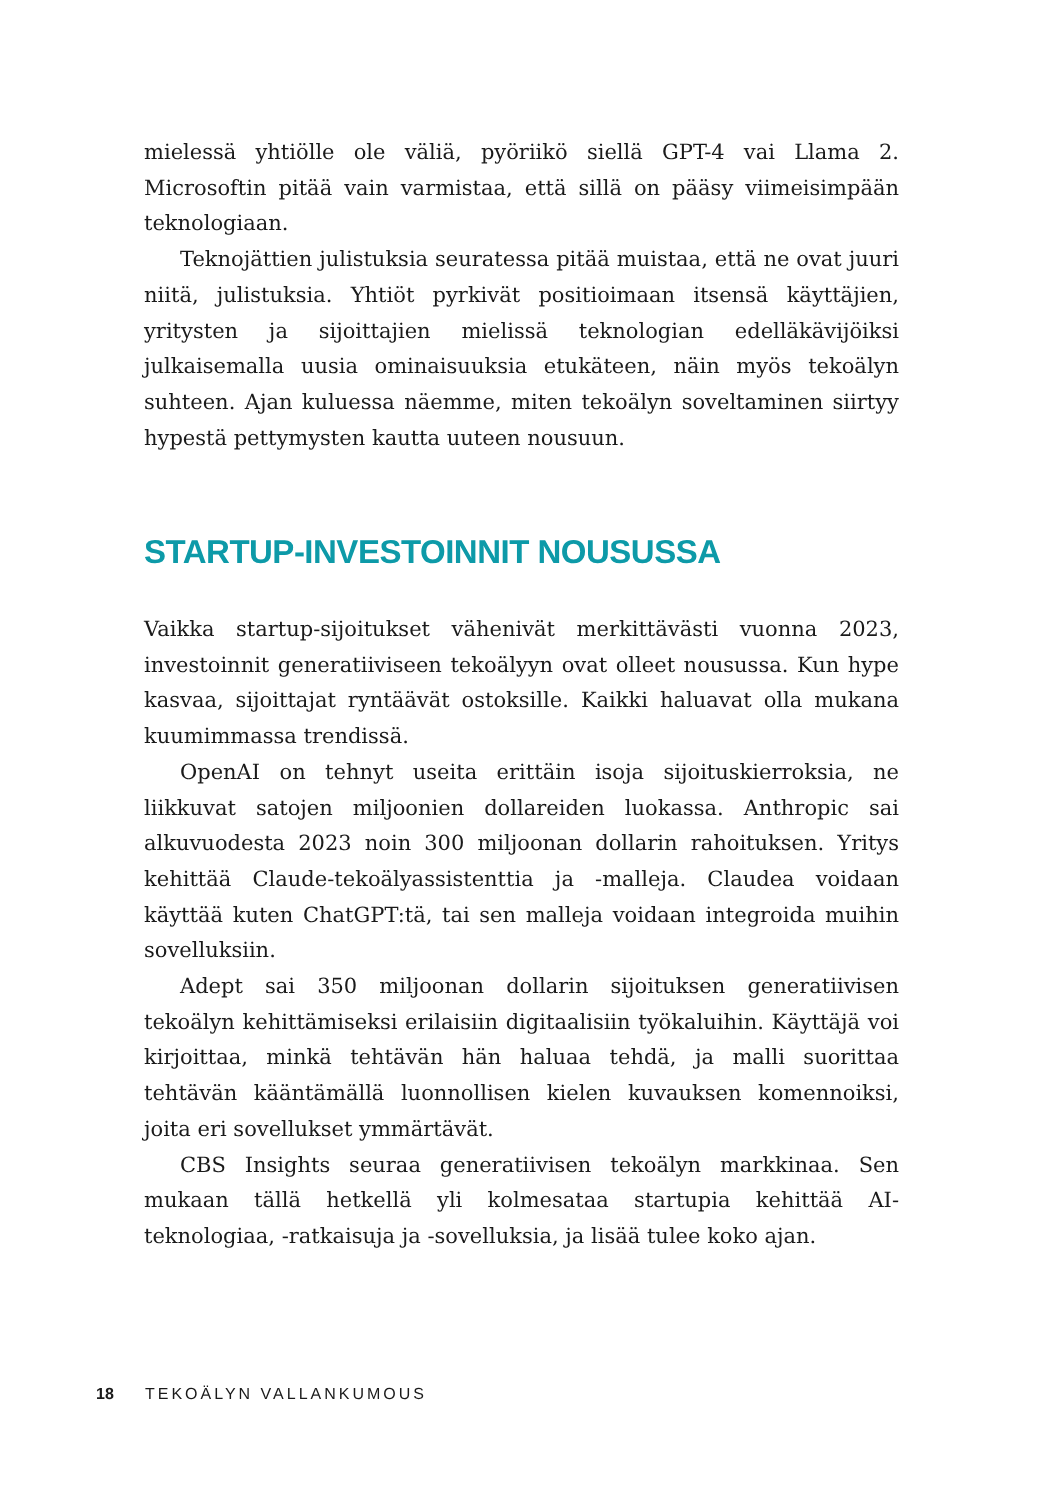mielessä yhtiölle ole väliä, pyöriikö siellä GPT-4 vai Llama 2. Microsoftin pitää vain varmistaa, että sillä on pääsy viimeisimpään teknologiaan.
Teknojättien julistuksia seuratessa pitää muistaa, että ne ovat juuri niitä, julistuksia. Yhtiöt pyrkivät positioimaan itsensä käyttäjien, yritysten ja sijoittajien mielissä teknologian edelläkävijöiksi julkaisemalla uusia ominaisuuksia etukäteen, näin myös tekoälyn suhteen. Ajan kuluessa näemme, miten tekoälyn soveltaminen siirtyy hypestä pettymysten kautta uuteen nousuun.
STARTUP-INVESTOINNIT NOUSUSSA
Vaikka startup-sijoitukset vähenivät merkittävästi vuonna 2023, investoinnit generatiiviseen tekoälyyn ovat olleet nousussa. Kun hype kasvaa, sijoittajat ryntäävät ostoksille. Kaikki haluavat olla mukana kuumimmassa trendissä.
OpenAI on tehnyt useita erittäin isoja sijoituskierroksia, ne liikkuvat satojen miljoonien dollareiden luokassa. Anthropic sai alkuvuodesta 2023 noin 300 miljoonan dollarin rahoituksen. Yritys kehittää Claude-tekoälyassistenttia ja -malleja. Claudea voidaan käyttää kuten ChatGPT:tä, tai sen malleja voidaan integroida muihin sovelluksiin.
Adept sai 350 miljoonan dollarin sijoituksen generatiivisen tekoälyn kehittämiseksi erilaisiin digitaalisiin työkaluihin. Käyttäjä voi kirjoittaa, minkä tehtävän hän haluaa tehdä, ja malli suorittaa tehtävän kääntämällä luonnollisen kielen kuvauksen komennoiksi, joita eri sovellukset ymmärtävät.
CBS Insights seuraa generatiivisen tekoälyn markkinaa. Sen mukaan tällä hetkellä yli kolmesataa startupia kehittää AI-teknologiaa, -ratkaisuja ja -sovelluksia, ja lisää tulee koko ajan.
18 TEKOÄLYN VALLANKUMOUS